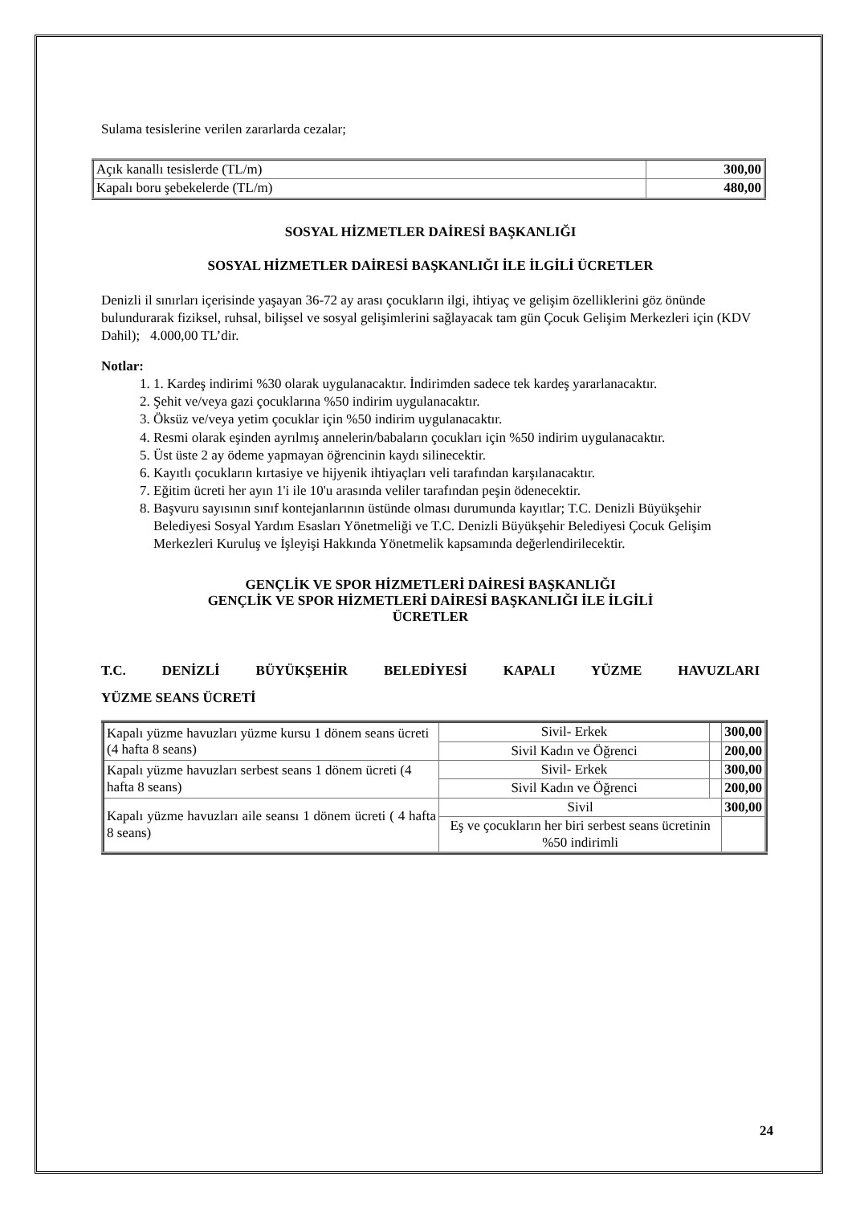Sulama tesislerine verilen zararlarda cezalar;
| Açık kanallı tesislerde (TL/m) | 300,00 |
| Kapalı boru şebekelerde (TL/m) | 480,00 |
SOSYAL HİZMETLER DAİRESİ BAŞKANLIĞI
SOSYAL HİZMETLER DAİRESİ BAŞKANLIĞI İLE İLGİLİ ÜCRETLER
Denizli il sınırları içerisinde yaşayan 36-72 ay arası çocukların ilgi, ihtiyaç ve gelişim özelliklerini göz önünde bulundurarak fiziksel, ruhsal, bilişsel ve sosyal gelişimlerini sağlayacak tam gün Çocuk Gelişim Merkezleri için (KDV Dahil); 4.000,00 TL’dir.
Notlar:
1. 1. Kardeş indirimi %30 olarak uygulanacaktır. İndirimden sadece tek kardeş yararlanacaktır.
2. Şehit ve/veya gazi çocuklarına %50 indirim uygulanacaktır.
3. Öksüz ve/veya yetim çocuklar için %50 indirim uygulanacaktır.
4. Resmi olarak eşinden ayrılmış annelerin/babaların çocukları için %50 indirim uygulanacaktır.
5. Üst üste 2 ay ödeme yapmayan öğrencinin kaydı silinecektir.
6. Kayıtlı çocukların kırtasiye ve hijyenik ihtiyaçları veli tarafından karşılanacaktır.
7. Eğitim ücreti her ayın 1'i ile 10'u arasında veliler tarafından peşin ödenecektir.
8. Başvuru sayısının sınıf kontejanlarının üstünde olması durumunda kayıtlar; T.C. Denizli Büyükşehir Belediyesi Sosyal Yardım Esasları Yönetmeliği ve T.C. Denizli Büyükşehir Belediyesi Çocuk Gelişim Merkezleri Kuruluş ve İşleyişi Hakkında Yönetmelik kapsamında değerlendirilecektir.
GENÇLİK VE SPOR HİZMETLERİ DAİRESİ BAŞKANLIĞI
GENÇLİK VE SPOR HİZMETLERİ DAİRESİ BAŞKANLIĞI İLE İLGİLİ
ÜCRETLER
T.C. DENİZLİ BÜYÜKŞEHİR BELEDİYESİ KAPALI YÜZME HAVUZLARI
YÜZME SEANS ÜCRETİ
| Kapalı yüzme havuzları yüzme kursu 1 dönem seans ücreti (4 hafta 8 seans) | Sivil- Erkek | | 300,00 |
| | Sivil Kadın ve Öğrenci | | 200,00 |
| Kapalı yüzme havuzları serbest seans 1 dönem ücreti (4 hafta 8 seans) | Sivil- Erkek | | 300,00 |
| | Sivil Kadın ve Öğrenci | | 200,00 |
| Kapalı yüzme havuzları aile seansı 1 dönem ücreti ( 4 hafta 8 seans) | Sivil | | 300,00 |
| | Eş ve çocukların her biri serbest seans ücretinin %50 indirimli | | |
24